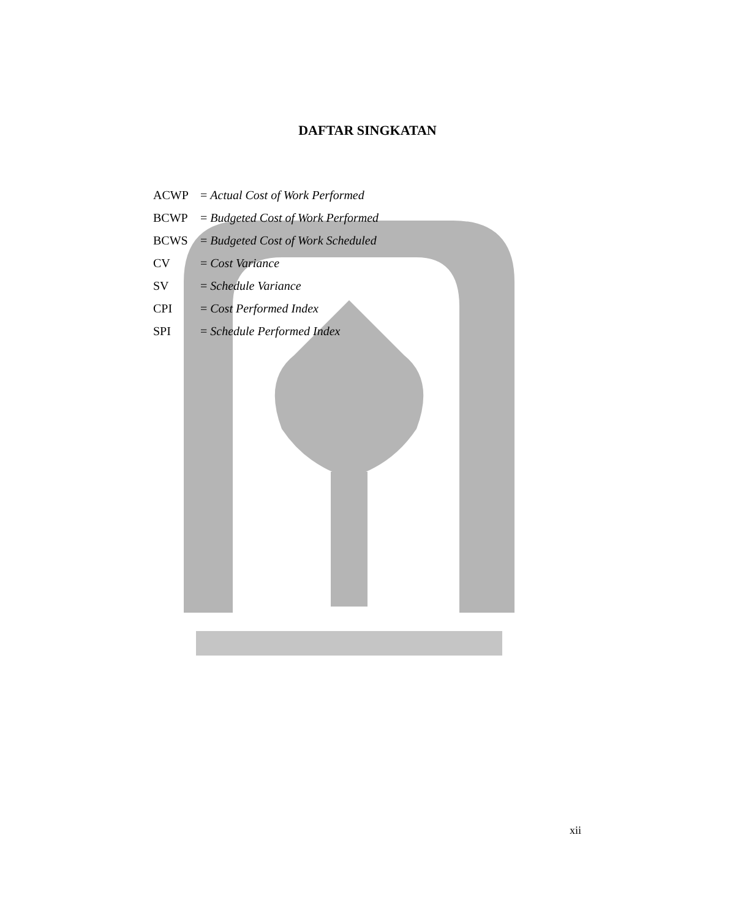DAFTAR SINGKATAN
ACWP = Actual Cost of Work Performed
BCWP = Budgeted Cost of Work Performed
BCWS = Budgeted Cost of Work Scheduled
CV = Cost Variance
SV = Schedule Variance
CPI = Cost Performed Index
SPI = Schedule Performed Index
xii